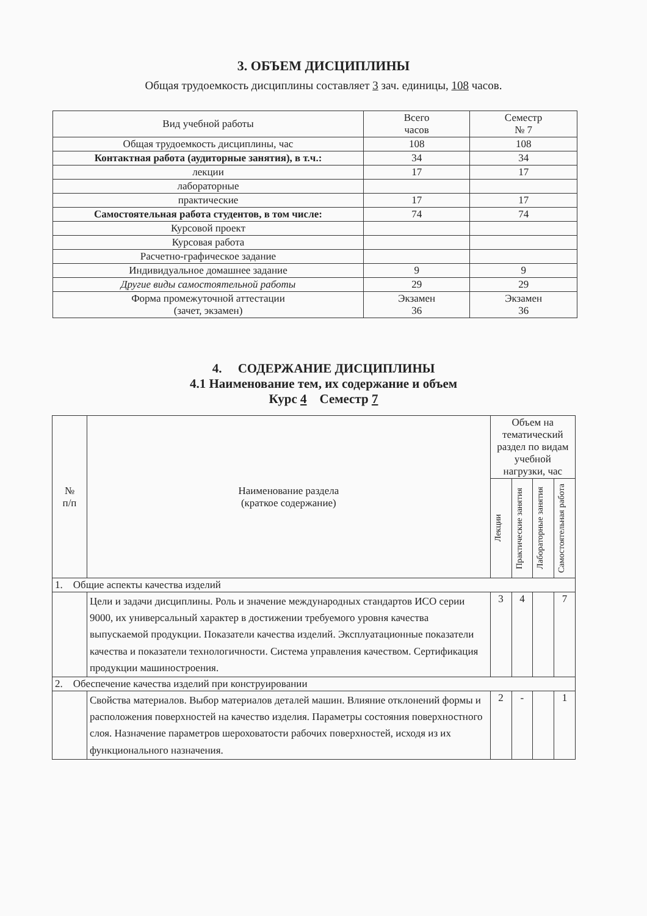3. ОБЪЕМ ДИСЦИПЛИНЫ
Общая трудоемкость дисциплины составляет 3 зач. единицы, 108 часов.
| Вид учебной работы | Всего часов | Семестр № 7 |
| --- | --- | --- |
| Общая трудоемкость дисциплины, час | 108 | 108 |
| Контактная работа (аудиторные занятия), в т.ч.: | 34 | 34 |
| лекции | 17 | 17 |
| лабораторные | | |
| практические | 17 | 17 |
| Самостоятельная работа студентов, в том числе: | 74 | 74 |
| Курсовой проект | | |
| Курсовая работа | | |
| Расчетно-графическое задание | | |
| Индивидуальное домашнее задание | 9 | 9 |
| Другие виды самостоятельной работы | 29 | 29 |
| Форма промежуточной аттестации (зачет, экзамен) | Экзамен 36 | Экзамен 36 |
4. СОДЕРЖАНИЕ ДИСЦИПЛИНЫ
4.1 Наименование тем, их содержание и объем
Курс 4 Семестр 7
| № п/п | Наименование раздела (краткое содержание) | Объем на тематический раздел по видам учебной нагрузки, час | | | |
| --- | --- | --- | --- | --- | --- |
| | | Лекции | Практические занятия | Лабораторные занятия | Самостоятельная работа |
| 1. Общие аспекты качества изделий | | | | | |
| | Цели и задачи дисциплины. Роль и значение международных стандартов ИСО серии 9000, их универсальный характер в достижении требуемого уровня качества выпускаемой продукции. Показатели качества изделий. Эксплуатационные показатели качества и показатели технологичности. Система управления качеством. Сертификация продукции машиностроения. | 3 | 4 | | 7 |
| 2. Обеспечение качества изделий при конструировании | | | | | |
| | Свойства материалов. Выбор материалов деталей машин. Влияние отклонений формы и расположения поверхностей на качество изделия. Параметры состояния поверхностного слоя. Назначение параметров шероховатости рабочих поверхностей, исходя из их функционального назначения. | 2 | - | | 1 |